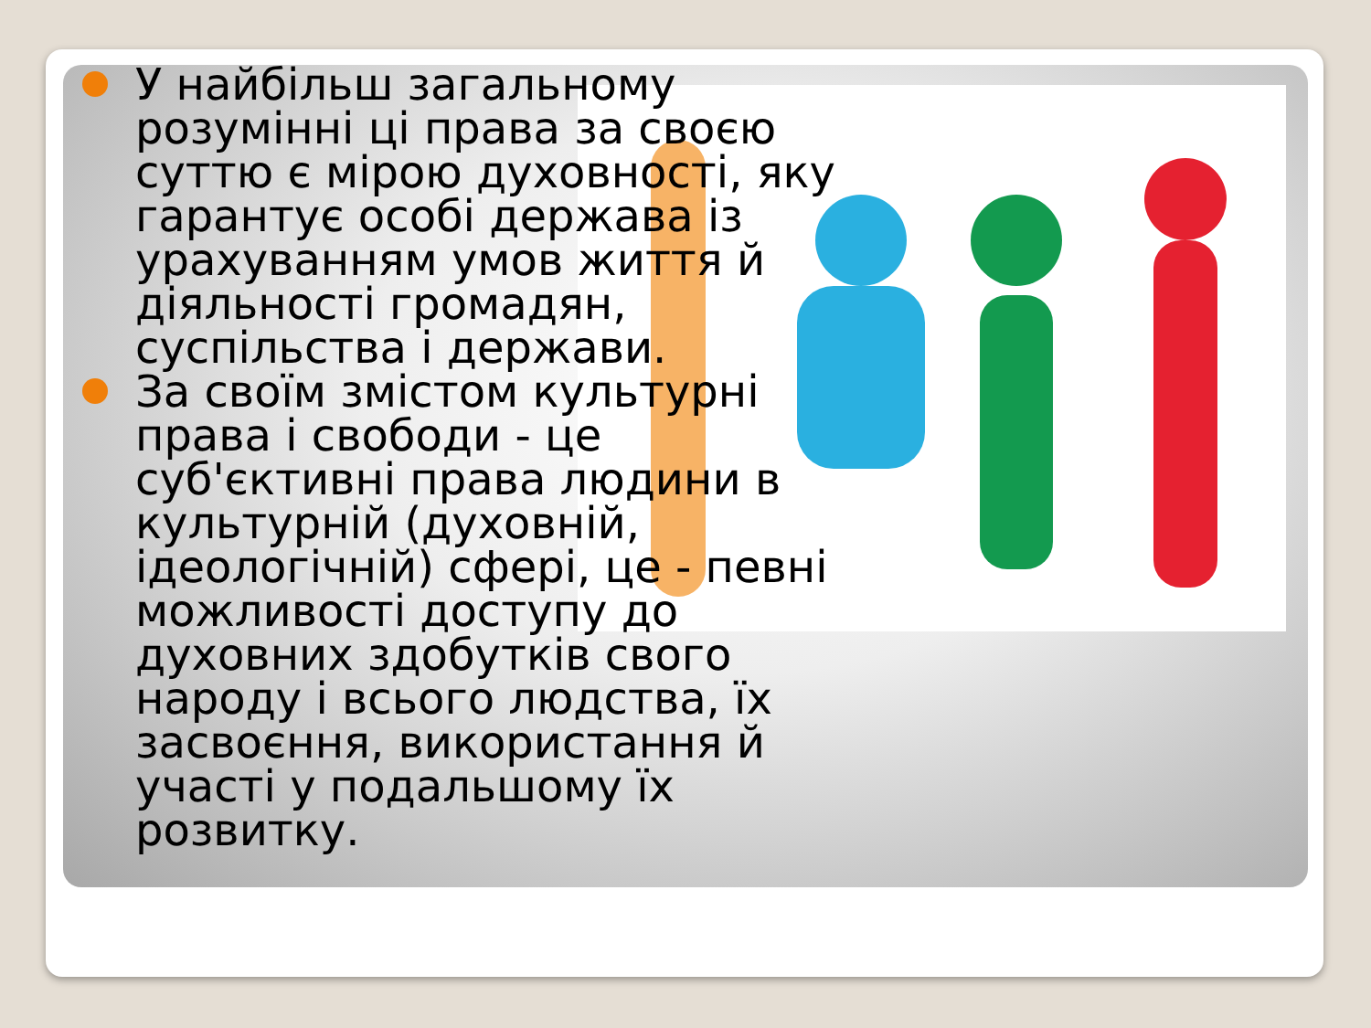У найбільш загальному розумінні ці права за своєю суттю є мірою духовності, яку гарантує особі держава із урахуванням умов життя й діяльності громадян, суспільства і держави.
За своїм змістом культурні права і свободи - це суб'єктивні права людини в культурній (духовній, ідеологічній) сфері, це - певні можливості доступу до духовних здобутків свого народу і всього людства, їх засвоєння, використання й участі у подальшому їх розвитку.